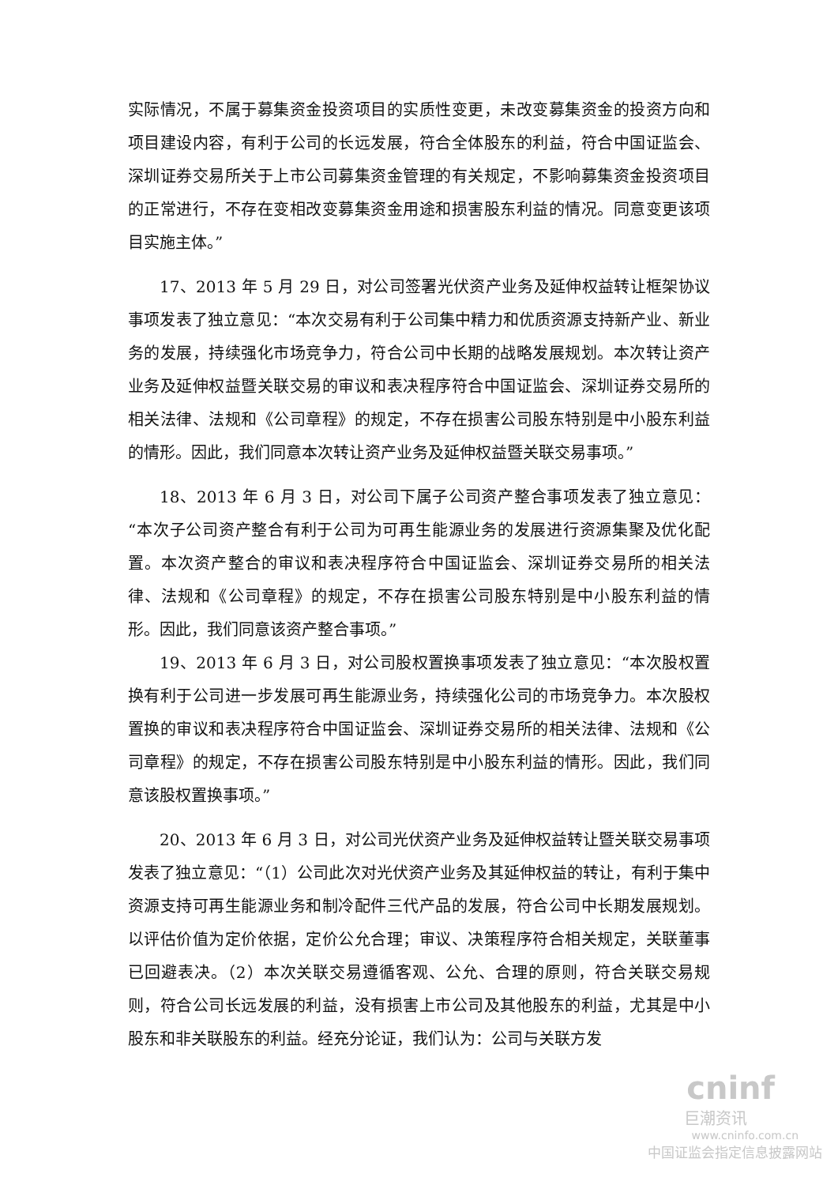实际情况，不属于募集资金投资项目的实质性变更，未改变募集资金的投资方向和项目建设内容，有利于公司的长远发展，符合全体股东的利益，符合中国证监会、深圳证券交易所关于上市公司募集资金管理的有关规定，不影响募集资金投资项目的正常进行，不存在变相改变募集资金用途和损害股东利益的情况。同意变更该项目实施主体。”
17、2013 年 5 月 29 日，对公司签署光伏资产业务及延伸权益转让框架协议事项发表了独立意见：“本次交易有利于公司集中精力和优质资源支持新产业、新业务的发展，持续强化市场竞争力，符合公司中长期的战略发展规划。本次转让资产业务及延伸权益暨关联交易的审议和表决程序符合中国证监会、深圳证券交易所的相关法律、法规和《公司章程》的规定，不存在损害公司股东特别是中小股东利益的情形。因此，我们同意本次转让资产业务及延伸权益暨关联交易事项。”
18、2013 年 6 月 3 日，对公司下属子公司资产整合事项发表了独立意见：“本次子公司资产整合有利于公司为可再生能源业务的发展进行资源集聚及优化配置。本次资产整合的审议和表决程序符合中国证监会、深圳证券交易所的相关法律、法规和《公司章程》的规定，不存在损害公司股东特别是中小股东利益的情形。因此，我们同意该资产整合事项。”
19、2013 年 6 月 3 日，对公司股权置换事项发表了独立意见：“本次股权置换有利于公司进一步发展可再生能源业务，持续强化公司的市场竞争力。本次股权置换的审议和表决程序符合中国证监会、深圳证券交易所的相关法律、法规和《公司章程》的规定，不存在损害公司股东特别是中小股东利益的情形。因此，我们同意该股权置换事项。”
20、2013 年 6 月 3 日，对公司光伏资产业务及延伸权益转让暨关联交易事项发表了独立意见：“（1）公司此次对光伏资产业务及其延伸权益的转让，有利于集中资源支持可再生能源业务和制冷配件三代产品的发展，符合公司中长期发展规划。以评估价值为定价依据，定价公允合理；审议、决策程序符合相关规定，关联董事已回避表决。（2）本次关联交易遵循客观、公允、合理的原则，符合关联交易规则，符合公司长远发展的利益，没有损害上市公司及其他股东的利益，尤其是中小股东和非关联股东的利益。经充分论证，我们认为：公司与关联方发
cninf
巨潮资讯
www.cninfo.com.cn
中国证监会指定信息披露网站